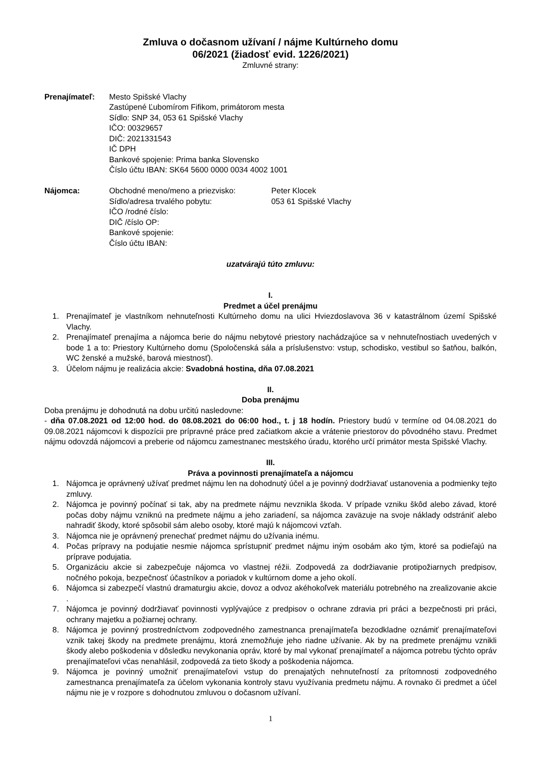Zmluva o dočasnom užívaní / nájme Kultúrneho domu
06/2021 (žiadosť evid. 1226/2021)
Zmluvné strany:
Prenajímateľ: Mesto Spišské Vlachy
Zastúpené Ľubomírom Fifikom, primátorom mesta
Sídlo: SNP 34, 053 61 Spišské Vlachy
IČO: 00329657
DIČ: 2021331543
IČ DPH
Bankové spojenie: Prima banka Slovensko
Číslo účtu IBAN: SK64 5600 0000 0034 4002 1001
Nájomca: Obchodné meno/meno a priezvisko: Peter Klocek
Sídlo/adresa trvalého pobytu: 053 61 Spišské Vlachy
IČO /rodné číslo:
DIČ /číslo OP:
Bankové spojenie:
Číslo účtu IBAN:
uzatvárajú túto zmluvu:
I.
Predmet a účel prenájmu
1. Prenajímateľ je vlastníkom nehnuteľnosti Kultúrneho domu na ulici Hviezdoslavova 36 v katastrálnom území Spišské Vlachy.
2. Prenajímateľ prenajíma a nájomca berie do nájmu nebytové priestory nachádzajúce sa v nehnuteľnostiach uvedených v bode 1 a to: Priestory Kultúrneho domu (Spoločenská sála a príslušenstvo: vstup, schodisko, vestibul so šatňou, balkón, WC ženské a mužské, barová miestnosť).
3. Účelom nájmu je realizácia akcie: Svadobná hostina, dňa 07.08.2021
II.
Doba prenájmu
Doba prenájmu je dohodnutá na dobu určitú nasledovne:
- dňa 07.08.2021 od 12:00 hod. do 08.08.2021 do 06:00 hod., t. j 18 hodín. Priestory budú v termíne od 04.08.2021 do 09.08.2021 nájomcovi k dispozícii pre prípravné práce pred začiatkom akcie a vrátenie priestorov do pôvodného stavu. Predmet nájmu odovzdá nájomcovi a preberie od nájomcu zamestnanec mestského úradu, ktorého určí primátor mesta Spišské Vlachy.
III.
Práva a povinnosti prenajímateľa a nájomcu
1. Nájomca je oprávnený užívať predmet nájmu len na dohodnutý účel a je povinný dodržiavať ustanovenia a podmienky tejto zmluvy.
2. Nájomca je povinný počínať si tak, aby na predmete nájmu nevznikla škoda. V prípade vzniku škôd alebo závad, ktoré počas doby nájmu vzniknú na predmete nájmu a jeho zariadení, sa nájomca zaväzuje na svoje náklady odstrániť alebo nahradiť škody, ktoré spôsobil sám alebo osoby, ktoré majú k nájomcovi vzťah.
3. Nájomca nie je oprávnený prenechať predmet nájmu do užívania inému.
4. Počas prípravy na podujatie nesmie nájomca sprístupniť predmet nájmu iným osobám ako tým, ktoré sa podieľajú na príprave podujatia.
5. Organizáciu akcie si zabezpečuje nájomca vo vlastnej réžii. Zodpovedá za dodržiavanie protipožiarnych predpisov, nočného pokoja, bezpečnosť účastníkov a poriadok v kultúrnom dome a jeho okolí.
6. Nájomca si zabezpečí vlastnú dramaturgiu akcie, dovoz a odvoz akéhokoľvek materiálu potrebného na zrealizovanie akcie .
7. Nájomca je povinný dodržiavať povinnosti vyplývajúce z predpisov o ochrane zdravia pri práci a bezpečnosti pri práci, ochrany majetku a požiarnej ochrany.
8. Nájomca je povinný prostredníctvom zodpovedného zamestnanca prenajímateľa bezodkladne oznámiť prenajímateľovi vznik takej škody na predmete prenájmu, ktorá znemožňuje jeho riadne užívanie. Ak by na predmete prenájmu vznikli škody alebo poškodenia v dôsledku nevykonania opráv, ktoré by mal vykonať prenajímateľ a nájomca potrebu týchto opráv prenajímateľovi včas nenahlásil, zodpovedá za tieto škody a poškodenia nájomca.
9. Nájomca je povinný umožniť prenajímateľovi vstup do prenajatých nehnuteľností za prítomnosti zodpovedného zamestnanca prenajímateľa za účelom vykonania kontroly stavu využívania predmetu nájmu. A rovnako či predmet a účel nájmu nie je v rozpore s dohodnutou zmluvou o dočasnom užívaní.
1